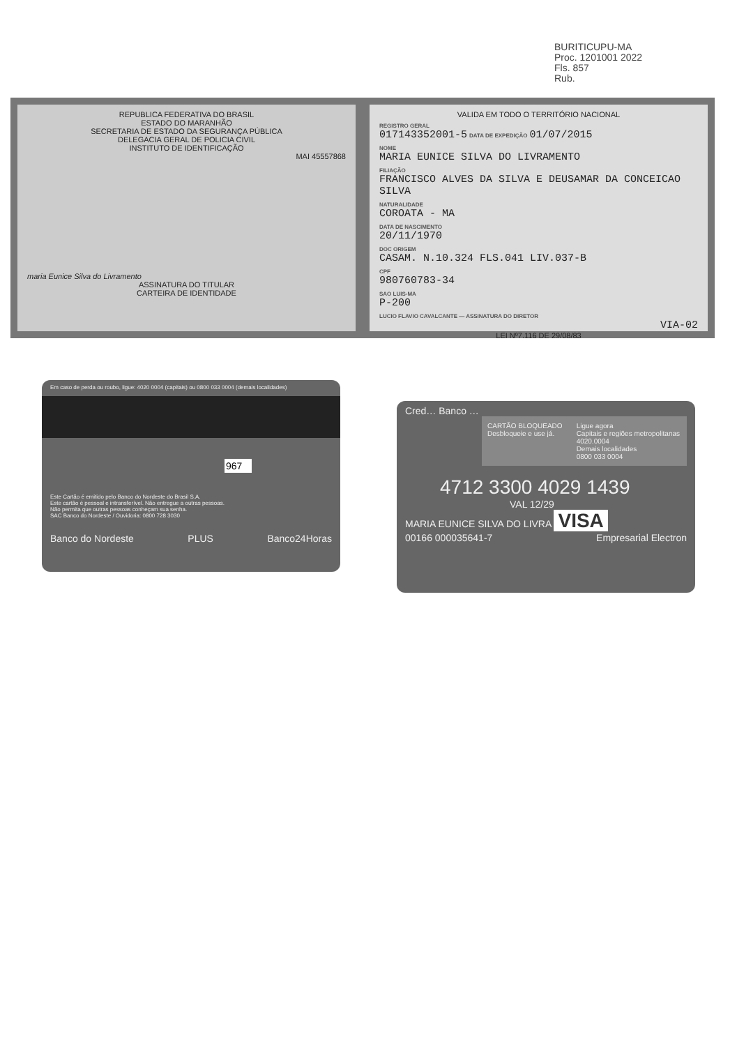BURITICUPU-MA
Proc. 1201001 2022
Fls. 857
Rub.
REPUBLICA FEDERATIVA DO BRASIL
ESTADO DO MARANHÃO
SECRETARIA DE ESTADO DA SEGURANÇA PÚBLICA
DELEGACIA GERAL DE POLICIA CIVIL
INSTITUTO DE IDENTIFICAÇÃO
MAI 45557868
maria Eunice Silva do Livramento
ASSINATURA DO TITULAR
CARTEIRA DE IDENTIDADE
VALIDA EM TODO O TERRITÓRIO NACIONAL
REGISTRO GERAL
017143352001-5 DATA DE EXPEDIÇÃO 01/07/2015
NOME
MARIA EUNICE SILVA DO LIVRAMENTO
FILIAÇÃO
FRANCISCO ALVES DA SILVA E DEUSAMAR DA CONCEICAO SILVA
NATURALIDADE
COROATA - MA
DATA DE NASCIMENTO
20/11/1970
DOC ORIGEM
CASAM. N.10.324 FLS.041 LIV.037-B
CPF
980760783-34
SAO LUIS-MA
P-200
LUCIO FLAVIO CAVALCANTE — ASSINATURA DO DIRETOR
VIA-02
LEI Nº7.116 DE 29/08/83
Em caso de perda ou roubo, ligue: 4020 0004 (capitais) ou 0800 033 0004 (demais localidades)
967
Este Cartão é emitido pelo Banco do Nordeste do Brasil S.A.
Este cartão é pessoal e intransferível. Não entregue a outras pessoas.
Não permita que outras pessoas conheçam sua senha.
SAC Banco do Nordeste / Ouvidoria: 0800 728 3030
Banco do Nordeste PLUS Banco24Horas
Cred… Banco …
CARTÃO BLOQUEADO
Desbloqueie e use já.
Ligue agora
Capitais e regiões metropolitanas
4020.0004
Demais localidades
0800 033 0004
4712 3300 4029 1439
VAL 12/29
MARIA EUNICE SILVA DO LIVRA VISA
00166 000035641-7 Empresarial Electron